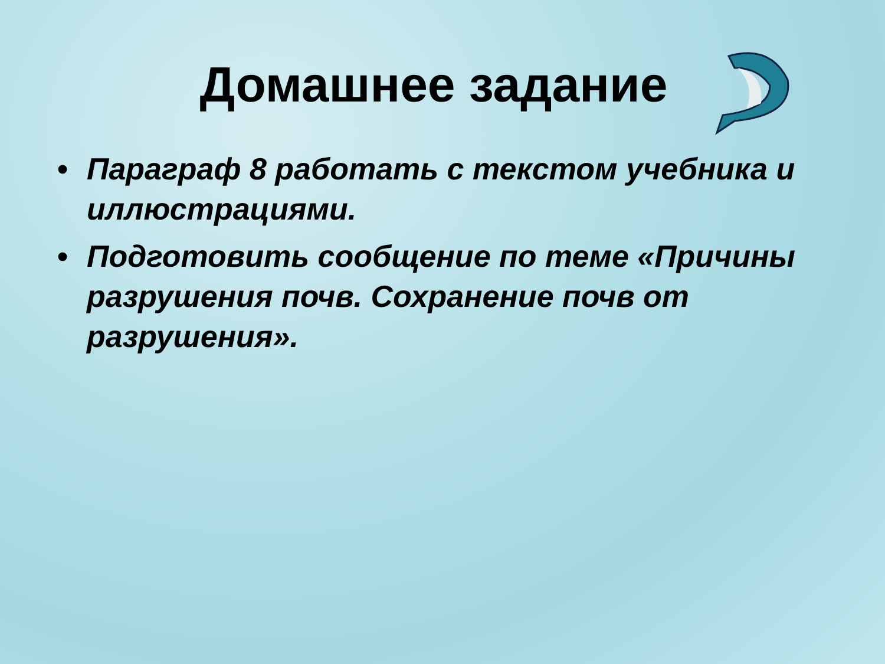Домашнее задание
• Параграф 8 работать с текстом учебника и иллюстрациями.
• Подготовить сообщение по теме «Причины разрушения почв. Сохранение почв от разрушения».